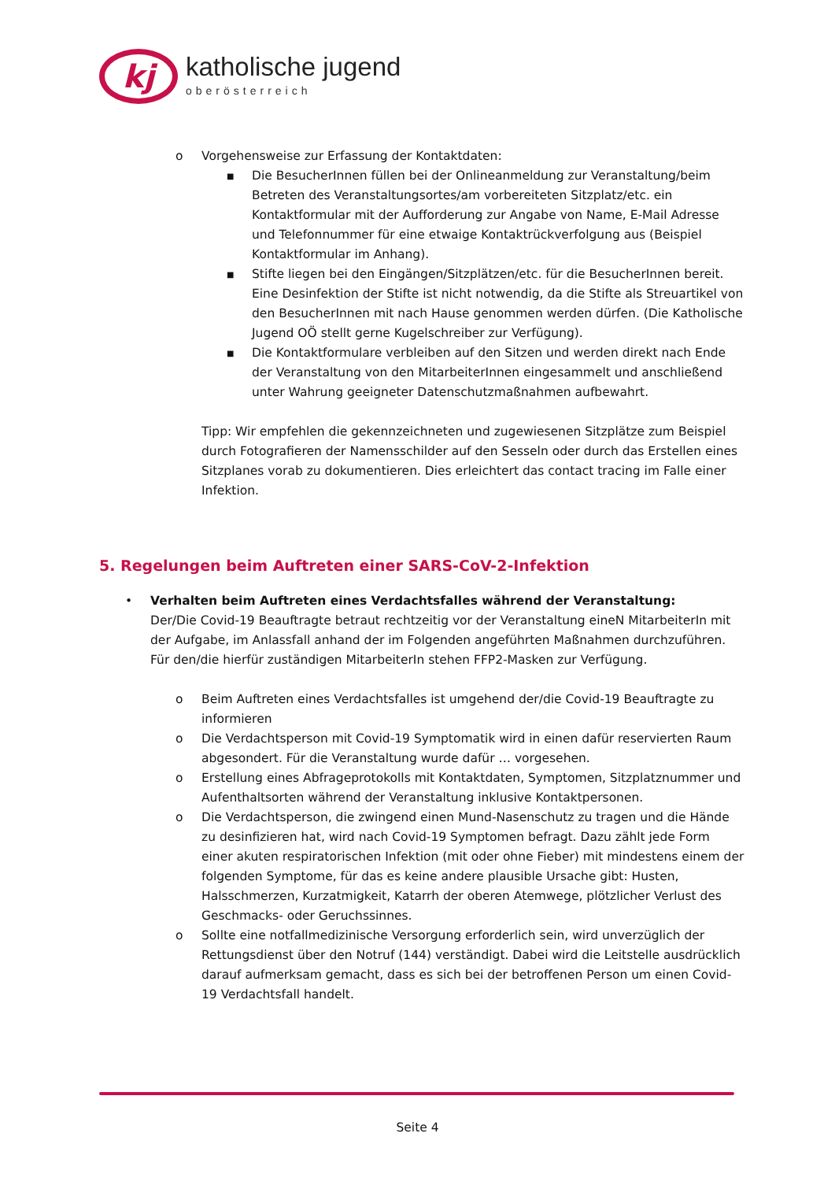kj
katholische jugend
oberösterreich
o Vorgehensweise zur Erfassung der Kontaktdaten:
■ Die BesucherInnen füllen bei der Onlineanmeldung zur Veranstaltung/beim Betreten des Veranstaltungsortes/am vorbereiteten Sitzplatz/etc. ein Kontaktformular mit der Aufforderung zur Angabe von Name, E-Mail Adresse und Telefonnummer für eine etwaige Kontaktrückverfolgung aus (Beispiel Kontaktformular im Anhang).
■ Stifte liegen bei den Eingängen/Sitzplätzen/etc. für die BesucherInnen bereit. Eine Desinfektion der Stifte ist nicht notwendig, da die Stifte als Streuartikel von den BesucherInnen mit nach Hause genommen werden dürfen. (Die Katholische Jugend OÖ stellt gerne Kugelschreiber zur Verfügung).
■ Die Kontaktformulare verbleiben auf den Sitzen und werden direkt nach Ende der Veranstaltung von den MitarbeiterInnen eingesammelt und anschließend unter Wahrung geeigneter Datenschutzmaßnahmen aufbewahrt.
Tipp: Wir empfehlen die gekennzeichneten und zugewiesenen Sitzplätze zum Beispiel durch Fotografieren der Namensschilder auf den Sesseln oder durch das Erstellen eines Sitzplanes vorab zu dokumentieren. Dies erleichtert das contact tracing im Falle einer Infektion.
5. Regelungen beim Auftreten einer SARS-CoV-2-Infektion
• Verhalten beim Auftreten eines Verdachtsfalles während der Veranstaltung:
Der/Die Covid-19 Beauftragte betraut rechtzeitig vor der Veranstaltung eineN MitarbeiterIn mit der Aufgabe, im Anlassfall anhand der im Folgenden angeführten Maßnahmen durchzuführen. Für den/die hierfür zuständigen MitarbeiterIn stehen FFP2-Masken zur Verfügung.
o Beim Auftreten eines Verdachtsfalles ist umgehend der/die Covid-19 Beauftragte zu informieren
o Die Verdachtsperson mit Covid-19 Symptomatik wird in einen dafür reservierten Raum abgesondert. Für die Veranstaltung wurde dafür … vorgesehen.
o Erstellung eines Abfrageprotokolls mit Kontaktdaten, Symptomen, Sitzplatznummer und Aufenthaltsorten während der Veranstaltung inklusive Kontaktpersonen.
o Die Verdachtsperson, die zwingend einen Mund-Nasenschutz zu tragen und die Hände zu desinfizieren hat, wird nach Covid-19 Symptomen befragt. Dazu zählt jede Form einer akuten respiratorischen Infektion (mit oder ohne Fieber) mit mindestens einem der folgenden Symptome, für das es keine andere plausible Ursache gibt: Husten, Halsschmerzen, Kurzatmigkeit, Katarrh der oberen Atemwege, plötzlicher Verlust des Geschmacks- oder Geruchssinnes.
o Sollte eine notfallmedizinische Versorgung erforderlich sein, wird unverzüglich der Rettungsdienst über den Notruf (144) verständigt. Dabei wird die Leitstelle ausdrücklich darauf aufmerksam gemacht, dass es sich bei der betroffenen Person um einen Covid-19 Verdachtsfall handelt.
Seite 4